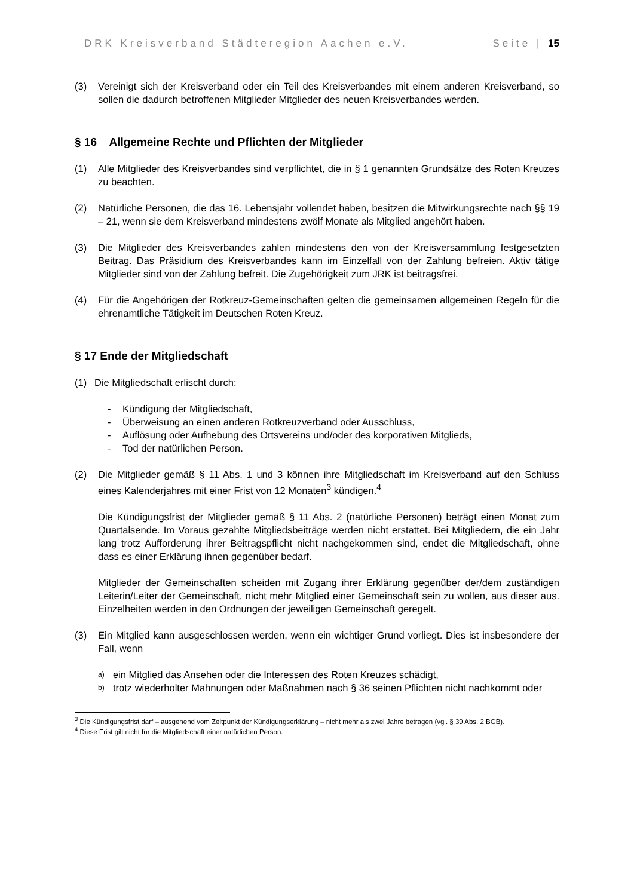DRK Kreisverband Städteregion Aachen e.V. Seite | 15
(3) Vereinigt sich der Kreisverband oder ein Teil des Kreisverbandes mit einem anderen Kreisverband, so sollen die dadurch betroffenen Mitglieder Mitglieder des neuen Kreisverbandes werden.
§ 16 Allgemeine Rechte und Pflichten der Mitglieder
(1) Alle Mitglieder des Kreisverbandes sind verpflichtet, die in § 1 genannten Grundsätze des Roten Kreuzes zu beachten.
(2) Natürliche Personen, die das 16. Lebensjahr vollendet haben, besitzen die Mitwirkungs­rechte nach §§ 19 – 21, wenn sie dem Kreisverband mindestens zwölf Monate als Mitglied angehört haben.
(3) Die Mitglieder des Kreisverbandes zahlen mindestens den von der Kreisversammlung festgesetzten Beitrag. Das Präsidium des Kreisverbandes kann im Einzelfall von der Zahlung befreien. Aktiv tätige Mitglieder sind von der Zahlung befreit. Die Zugehörigkeit zum JRK ist beitragsfrei.
(4) Für die Angehörigen der Rotkreuz-Gemeinschaften gelten die gemeinsamen allge­meinen Regeln für die ehrenamtliche Tätigkeit im Deutschen Roten Kreuz.
§ 17 Ende der Mitgliedschaft
(1) Die Mitgliedschaft erlischt durch:
- Kündigung der Mitgliedschaft,
- Überweisung an einen anderen Rotkreuzverband oder Ausschluss,
- Auflösung oder Aufhebung des Ortsvereins und/oder des korporativen Mitglieds,
- Tod der natürlichen Person.
(2) Die Mitglieder gemäß § 11 Abs. 1 und 3 können ihre Mitgliedschaft im Kreisverband auf den Schluss eines Kalenderjahres mit einer Frist von 12 Monaten<sup>3</sup> kündigen.<sup>4</sup>
Die Kündigungsfrist der Mitglieder gemäß § 11 Abs. 2 (natürliche Personen) beträgt einen Monat zum Quartalsende. Im Voraus gezahlte Mitgliedsbeiträge werden nicht erstattet. Bei Mitgliedern, die ein Jahr lang trotz Aufforderung ihrer Beitragspflicht nicht nachgekommen sind, endet die Mitgliedschaft, ohne dass es einer Erklärung ihnen gegenüber bedarf.
Mitglieder der Gemeinschaften scheiden mit Zugang ihrer Erklärung gegenüber der/dem zuständigen Leiterin/Leiter der Gemeinschaft, nicht mehr Mitglied einer Gemeinschaft sein zu wollen, aus dieser aus. Einzelheiten werden in den Ordnungen der jeweiligen Gemeinschaft geregelt.
(3) Ein Mitglied kann ausgeschlossen werden, wenn ein wichtiger Grund vorliegt. Dies ist insbesondere der Fall, wenn
a)
ein Mitglied das Ansehen oder die Interessen des Roten Kreuzes schädigt,
b)
trotz wiederholter Mahnungen oder Maßnahmen nach § 36 seinen Pflichten nicht nachkommt oder
<sup>3</sup> Die Kündigungsfrist darf – ausgehend vom Zeitpunkt der Kündigungserklärung – nicht mehr als zwei Jahre betragen (vgl. § 39 Abs. 2 BGB).
<sup>4</sup> Diese Frist gilt nicht für die Mitgliedschaft einer natürlichen Person.